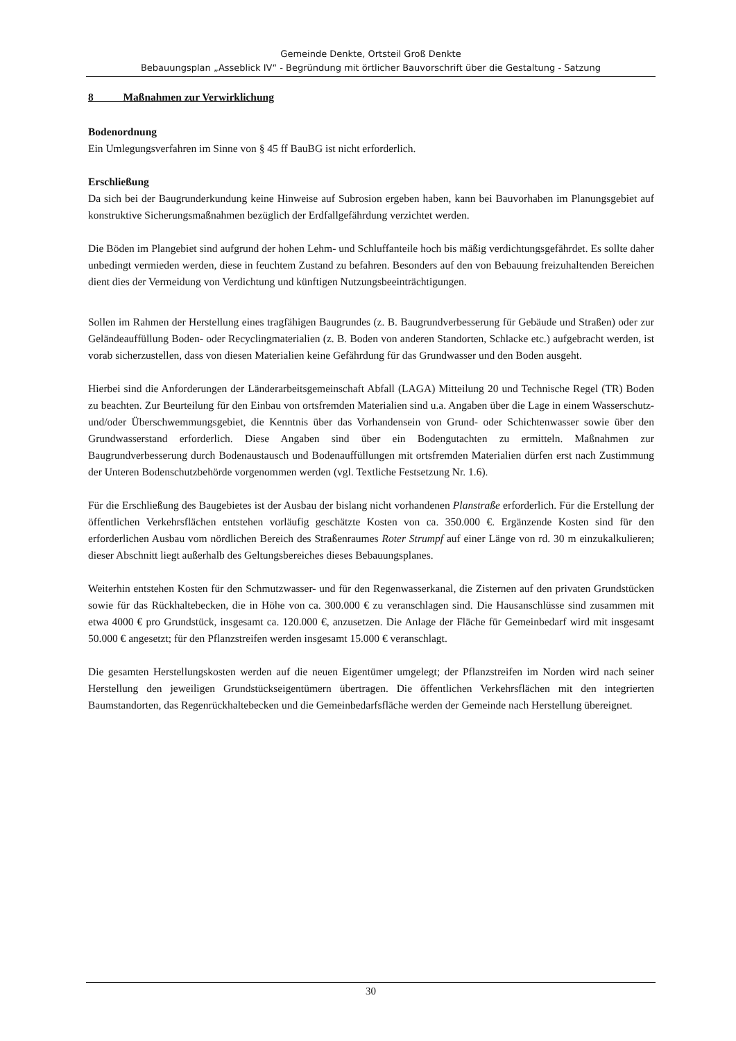Gemeinde Denkte, Ortsteil Groß Denkte
Bebauungsplan „Asseblick IV“ - Begründung mit örtlicher Bauvorschrift über die Gestaltung - Satzung
8 Maßnahmen zur Verwirklichung
Bodenordnung
Ein Umlegungsverfahren im Sinne von § 45 ff BauBG ist nicht erforderlich.
Erschließung
Da sich bei der Baugrunderkundung keine Hinweise auf Subrosion ergeben haben, kann bei Bauvorhaben im Planungsgebiet auf konstruktive Sicherungsmaßnahmen bezüglich der Erdfallgefährdung verzichtet werden.
Die Böden im Plangebiet sind aufgrund der hohen Lehm- und Schluffanteile hoch bis mäßig verdichtungsgefährdet. Es sollte daher unbedingt vermieden werden, diese in feuchtem Zustand zu befahren. Besonders auf den von Bebauung freizuhaltenden Bereichen dient dies der Vermeidung von Verdichtung und künftigen Nutzungsbeeinträchtigungen.
Sollen im Rahmen der Herstellung eines tragfähigen Baugrundes (z. B. Baugrundverbesserung für Gebäude und Straßen) oder zur Geländeauffüllung Boden- oder Recyclingmaterialien (z. B. Boden von anderen Standorten, Schlacke etc.) aufgebracht werden, ist vorab sicherzustellen, dass von diesen Materialien keine Gefährdung für das Grundwasser und den Boden ausgeht.
Hierbei sind die Anforderungen der Länderarbeitsgemeinschaft Abfall (LAGA) Mitteilung 20 und Technische Regel (TR) Boden zu beachten. Zur Beurteilung für den Einbau von ortsfremden Materialien sind u.a. Angaben über die Lage in einem Wasserschutz- und/oder Überschwemmungsgebiet, die Kenntnis über das Vorhandensein von Grund- oder Schichtenwasser sowie über den Grundwasserstand erforderlich. Diese Angaben sind über ein Bodengutachten zu ermitteln. Maßnahmen zur Baugrundverbesserung durch Bodenaustausch und Bodenauffüllungen mit ortsfremden Materialien dürfen erst nach Zustimmung der Unteren Bodenschutzbehörde vorgenommen werden (vgl. Textliche Festsetzung Nr. 1.6).
Für die Erschließung des Baugebietes ist der Ausbau der bislang nicht vorhandenen Planstraße erforderlich. Für die Erstellung der öffentlichen Verkehrsflächen entstehen vorläufig geschätzte Kosten von ca. 350.000 €. Ergänzende Kosten sind für den erforderlichen Ausbau vom nördlichen Bereich des Straßenraumes Roter Strumpf auf einer Länge von rd. 30 m einzukalkulieren; dieser Abschnitt liegt außerhalb des Geltungsbereiches dieses Bebauungsplanes.
Weiterhin entstehen Kosten für den Schmutzwasser- und für den Regenwasserkanal, die Zisternen auf den privaten Grundstücken sowie für das Rückhaltebecken, die in Höhe von ca. 300.000 € zu veranschlagen sind. Die Hausanschlüsse sind zusammen mit etwa 4000 € pro Grundstück, insgesamt ca. 120.000 €, anzusetzen. Die Anlage der Fläche für Gemeinbedarf wird mit insgesamt 50.000 € angesetzt; für den Pflanzstreifen werden insgesamt 15.000 € veranschlagt.
Die gesamten Herstellungskosten werden auf die neuen Eigentümer umgelegt; der Pflanzstreifen im Norden wird nach seiner Herstellung den jeweiligen Grundstückseigentümern übertragen. Die öffentlichen Verkehrsflächen mit den integrierten Baumstandorten, das Regenrückhaltebecken und die Gemeinbedarfsfläche werden der Gemeinde nach Herstellung übereignet.
30